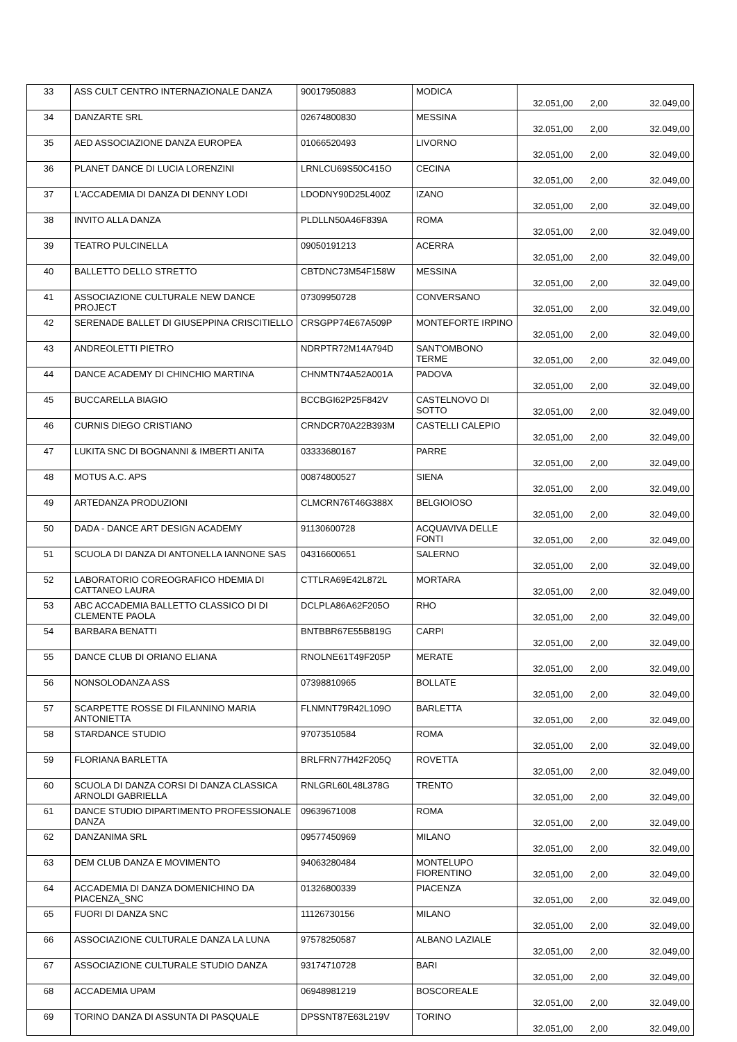| 33 | ASS CULT CENTRO INTERNAZIONALE DANZA | 90017950883 | MODICA | 32.051,00 | 2,00 | 32.049,00 |
| 34 | DANZARTE SRL | 02674800830 | MESSINA | 32.051,00 | 2,00 | 32.049,00 |
| 35 | AED ASSOCIAZIONE DANZA EUROPEA | 01066520493 | LIVORNO | 32.051,00 | 2,00 | 32.049,00 |
| 36 | PLANET DANCE DI LUCIA LORENZINI | LRNLCU69S50C415O | CECINA | 32.051,00 | 2,00 | 32.049,00 |
| 37 | L'ACCADEMIA DI DANZA DI DENNY LODI | LDODNY90D25L400Z | IZANO | 32.051,00 | 2,00 | 32.049,00 |
| 38 | INVITO ALLA DANZA | PLDLLN50A46F839A | ROMA | 32.051,00 | 2,00 | 32.049,00 |
| 39 | TEATRO PULCINELLA | 09050191213 | ACERRA | 32.051,00 | 2,00 | 32.049,00 |
| 40 | BALLETTO DELLO STRETTO | CBTDNC73M54F158W | MESSINA | 32.051,00 | 2,00 | 32.049,00 |
| 41 | ASSOCIAZIONE CULTURALE NEW DANCE PROJECT | 07309950728 | CONVERSANO | 32.051,00 | 2,00 | 32.049,00 |
| 42 | SERENADE BALLET DI GIUSEPPINA CRISCITIELLO | CRSGPP74E67A509P | MONTEFORTE IRPINO | 32.051,00 | 2,00 | 32.049,00 |
| 43 | ANDREOLETTI PIETRO | NDRPTR72M14A794D | SANT'OMBONO TERME | 32.051,00 | 2,00 | 32.049,00 |
| 44 | DANCE ACADEMY DI CHINCHIO MARTINA | CHNMTN74A52A001A | PADOVA | 32.051,00 | 2,00 | 32.049,00 |
| 45 | BUCCARELLA BIAGIO | BCCBGI62P25F842V | CASTELNOVO DI SOTTO | 32.051,00 | 2,00 | 32.049,00 |
| 46 | CURNIS DIEGO CRISTIANO | CRNDCR70A22B393M | CASTELLI CALEPIO | 32.051,00 | 2,00 | 32.049,00 |
| 47 | LUKITA SNC DI BOGNANNI & IMBERTI ANITA | 03333680167 | PARRE | 32.051,00 | 2,00 | 32.049,00 |
| 48 | MOTUS A.C. APS | 00874800527 | SIENA | 32.051,00 | 2,00 | 32.049,00 |
| 49 | ARTEDANZA PRODUZIONI | CLMCRN76T46G388X | BELGIOIOSO | 32.051,00 | 2,00 | 32.049,00 |
| 50 | DADA - DANCE ART DESIGN ACADEMY | 91130600728 | ACQUAVIVA DELLE FONTI | 32.051,00 | 2,00 | 32.049,00 |
| 51 | SCUOLA DI DANZA DI ANTONELLA IANNONE SAS | 04316600651 | SALERNO | 32.051,00 | 2,00 | 32.049,00 |
| 52 | LABORATORIO COREOGRAFICO HDEMIA DI CATTANEO LAURA | CTTLRA69E42L872L | MORTARA | 32.051,00 | 2,00 | 32.049,00 |
| 53 | ABC ACCADEMIA BALLETTO CLASSICO DI DI CLEMENTE PAOLA | DCLPLA86A62F205O | RHO | 32.051,00 | 2,00 | 32.049,00 |
| 54 | BARBARA BENATTI | BNTBBR67E55B819G | CARPI | 32.051,00 | 2,00 | 32.049,00 |
| 55 | DANCE CLUB DI ORIANO ELIANA | RNOLNE61T49F205P | MERATE | 32.051,00 | 2,00 | 32.049,00 |
| 56 | NONSOLODANZA ASS | 07398810965 | BOLLATE | 32.051,00 | 2,00 | 32.049,00 |
| 57 | SCARPETTE ROSSE DI FILANNINO MARIA ANTONIETTA | FLNMNT79R42L109O | BARLETTA | 32.051,00 | 2,00 | 32.049,00 |
| 58 | STARDANCE STUDIO | 97073510584 | ROMA | 32.051,00 | 2,00 | 32.049,00 |
| 59 | FLORIANA BARLETTA | BRLFRN77H42F205Q | ROVETTA | 32.051,00 | 2,00 | 32.049,00 |
| 60 | SCUOLA DI DANZA CORSI DI DANZA CLASSICA ARNOLDI GABRIELLA | RNLGRL60L48L378G | TRENTO | 32.051,00 | 2,00 | 32.049,00 |
| 61 | DANCE STUDIO DIPARTIMENTO PROFESSIONALE DANZA | 09639671008 | ROMA | 32.051,00 | 2,00 | 32.049,00 |
| 62 | DANZANIMA SRL | 09577450969 | MILANO | 32.051,00 | 2,00 | 32.049,00 |
| 63 | DEM CLUB DANZA E MOVIMENTO | 94063280484 | MONTELUPO FIORENTINO | 32.051,00 | 2,00 | 32.049,00 |
| 64 | ACCADEMIA DI DANZA DOMENICHINO DA PIACENZA_SNC | 01326800339 | PIACENZA | 32.051,00 | 2,00 | 32.049,00 |
| 65 | FUORI DI DANZA SNC | 11126730156 | MILANO | 32.051,00 | 2,00 | 32.049,00 |
| 66 | ASSOCIAZIONE CULTURALE DANZA LA LUNA | 97578250587 | ALBANO LAZIALE | 32.051,00 | 2,00 | 32.049,00 |
| 67 | ASSOCIAZIONE CULTURALE STUDIO DANZA | 93174710728 | BARI | 32.051,00 | 2,00 | 32.049,00 |
| 68 | ACCADEMIA UPAM | 06948981219 | BOSCOREALE | 32.051,00 | 2,00 | 32.049,00 |
| 69 | TORINO DANZA DI ASSUNTA DI PASQUALE | DPSSNT87E63L219V | TORINO | 32.051,00 | 2,00 | 32.049,00 |